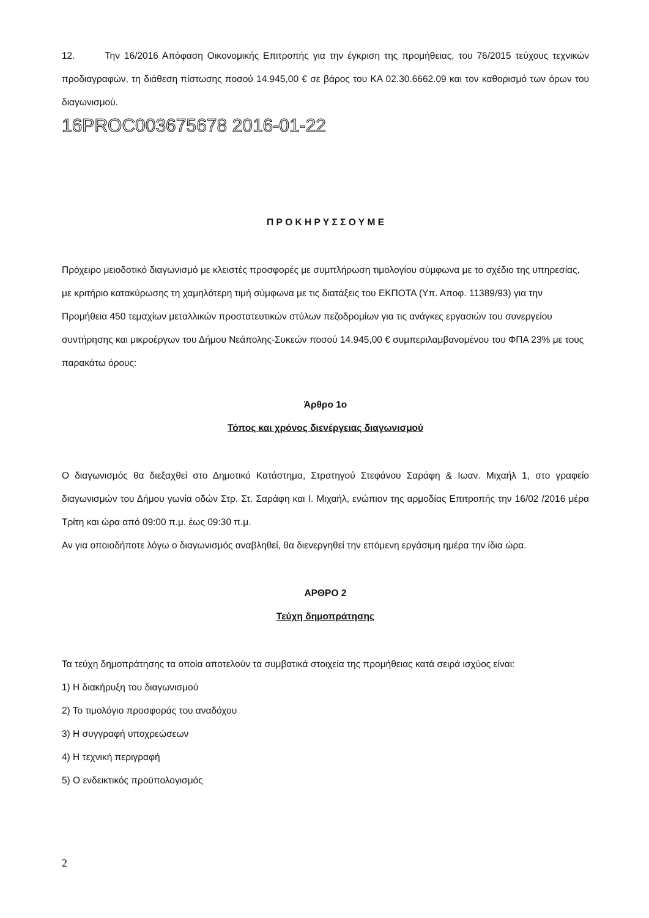12. Την 16/2016 Απόφαση Οικονομικής Επιτροπής για την έγκριση της προμήθειας, του 76/2015 τεύχους τεχνικών προδιαγραφών, τη διάθεση πίστωσης ποσού 14.945,00 € σε βάρος του ΚΑ 02.30.6662.09 και τον καθορισμό των όρων του διαγωνισμού.
16PROC003675678 2016-01-22
Π Ρ Ο Κ Η Ρ Υ Σ Σ Ο Υ Μ Ε
Πρόχειρο μειοδοτικό διαγωνισμό με κλειστές προσφορές με συμπλήρωση τιμολογίου σύμφωνα με το σχέδιο της υπηρεσίας, με κριτήριο κατακύρωσης τη χαμηλότερη τιμή σύμφωνα με τις διατάξεις του ΕΚΠΟΤΑ (Υπ. Αποφ. 11389/93) για την Προμήθεια 450 τεμαχίων μεταλλικών προστατευτικών στύλων πεζοδρομίων για τις ανάγκες εργασιών του συνεργείου συντήρησης και μικροέργων του Δήμου Νεάπολης-Συκεών ποσού 14.945,00 € συμπεριλαμβανομένου του ΦΠΑ 23% με τους παρακάτω όρους:
Άρθρο 1ο
Τόπος και χρόνος διενέργειας διαγωνισμού
Ο διαγωνισμός θα διεξαχθεί στο Δημοτικό Κατάστημα, Στρατηγού Στεφάνου Σαράφη & Ιωαν. Μιχαήλ 1, στο γραφείο διαγωνισμών του Δήμου γωνία οδών Στρ. Στ. Σαράφη και Ι. Μιχαήλ, ενώπιον της αρμοδίας Επιτροπής την 16/02 /2016 μέρα Τρίτη και ώρα από 09:00 π.μ. έως 09:30 π.μ.
Αν για οποιοδήποτε λόγω ο διαγωνισμός αναβληθεί, θα διενεργηθεί την επόμενη εργάσιμη ημέρα την ίδια ώρα.
ΑΡΘΡΟ 2
Τεύχη δημοπράτησης
Τα τεύχη δημοπράτησης τα οποία αποτελούν τα συμβατικά στοιχεία της προμήθειας κατά σειρά ισχύος είναι:
1) Η διακήρυξη του διαγωνισμού
2) Το τιμολόγιο προσφοράς του αναδόχου
3) Η συγγραφή υποχρεώσεων
4) Η τεχνική περιγραφή
5) Ο ενδεικτικός προϋπολογισμός
2